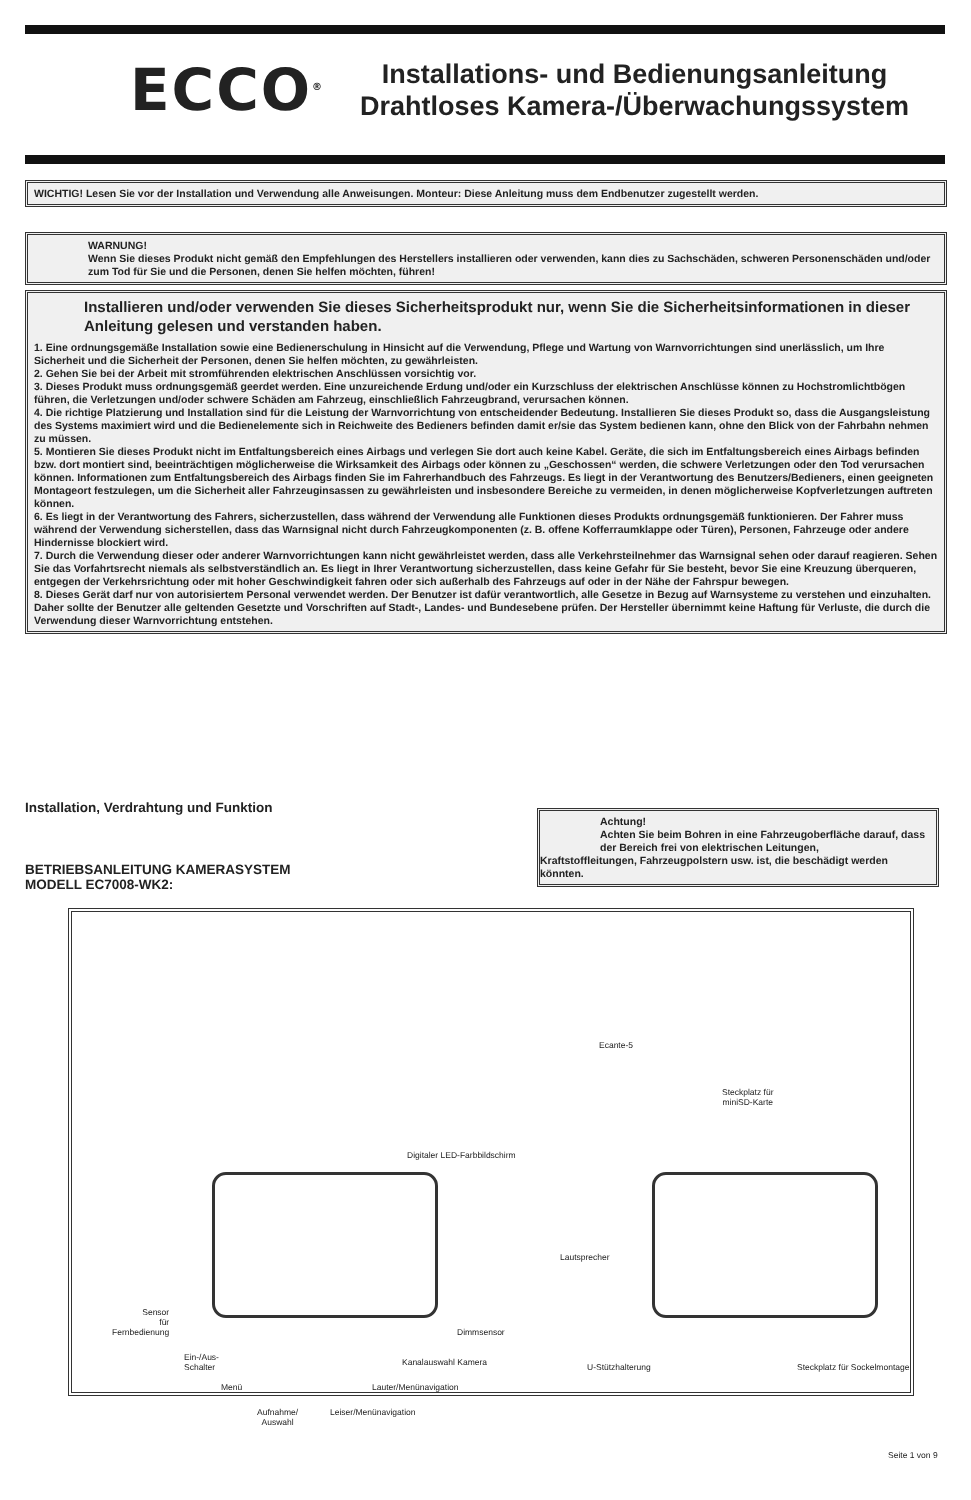ECCO<sup>®</sup>
Installations- und Bedienungsanleitung
Drahtloses Kamera-/Überwachungssystem
WICHTIG! Lesen Sie vor der Installation und Verwendung alle Anweisungen. Monteur: Diese Anleitung muss dem Endbenutzer zugestellt werden.
WARNUNG!
Wenn Sie dieses Produkt nicht gemäß den Empfehlungen des Herstellers installieren oder verwenden, kann dies zu Sachschäden, schweren Personenschäden und/oder zum Tod für Sie und die Personen, denen Sie helfen möchten, führen!
Installieren und/oder verwenden Sie dieses Sicherheitsprodukt nur, wenn Sie die Sicherheitsinformationen in dieser Anleitung gelesen und verstanden haben.
1. Eine ordnungsgemäße Installation sowie eine Bedienerschulung in Hinsicht auf die Verwendung, Pflege und Wartung von Warnvorrichtungen sind unerlässlich, um Ihre Sicherheit und die Sicherheit der Personen, denen Sie helfen möchten, zu gewährleisten.
2. Gehen Sie bei der Arbeit mit stromführenden elektrischen Anschlüssen vorsichtig vor.
3. Dieses Produkt muss ordnungsgemäß geerdet werden. Eine unzureichende Erdung und/oder ein Kurzschluss der elektrischen Anschlüsse können zu Hochstromlichtbögen führen, die Verletzungen und/oder schwere Schäden am Fahrzeug, einschließlich Fahrzeugbrand, verursachen können.
4. Die richtige Platzierung und Installation sind für die Leistung der Warnvorrichtung von entscheidender Bedeutung. Installieren Sie dieses Produkt so, dass die Ausgangsleistung des Systems maximiert wird und die Bedienelemente sich in Reichweite des Bedieners befinden damit er/sie das System bedienen kann, ohne den Blick von der Fahrbahn nehmen zu müssen.
5. Montieren Sie dieses Produkt nicht im Entfaltungsbereich eines Airbags und verlegen Sie dort auch keine Kabel. Geräte, die sich im Entfaltungsbereich eines Airbags befinden bzw. dort montiert sind, beeinträchtigen möglicherweise die Wirksamkeit des Airbags oder können zu „Geschossen“ werden, die schwere Verletzungen oder den Tod verursachen können. Informationen zum Entfaltungsbereich des Airbags finden Sie im Fahrerhandbuch des Fahrzeugs. Es liegt in der Verantwortung des Benutzers/Bedieners, einen geeigneten Montageort festzulegen, um die Sicherheit aller Fahrzeuginsassen zu gewährleisten und insbesondere Bereiche zu vermeiden, in denen möglicherweise Kopfverletzungen auftreten können.
6. Es liegt in der Verantwortung des Fahrers, sicherzustellen, dass während der Verwendung alle Funktionen dieses Produkts ordnungsgemäß funktionieren. Der Fahrer muss während der Verwendung sicherstellen, dass das Warnsignal nicht durch Fahrzeugkomponenten (z. B. offene Kofferraumklappe oder Türen), Personen, Fahrzeuge oder andere Hindernisse blockiert wird.
7. Durch die Verwendung dieser oder anderer Warnvorrichtungen kann nicht gewährleistet werden, dass alle Verkehrsteilnehmer das Warnsignal sehen oder darauf reagieren. Sehen Sie das Vorfahrtsrecht niemals als selbstverständlich an. Es liegt in Ihrer Verantwortung sicherzustellen, dass keine Gefahr für Sie besteht, bevor Sie eine Kreuzung überqueren, entgegen der Verkehrsrichtung oder mit hoher Geschwindigkeit fahren oder sich außerhalb des Fahrzeugs auf oder in der Nähe der Fahrspur bewegen.
8. Dieses Gerät darf nur von autorisiertem Personal verwendet werden. Der Benutzer ist dafür verantwortlich, alle Gesetze in Bezug auf Warnsysteme zu verstehen und einzuhalten. Daher sollte der Benutzer alle geltenden Gesetzte und Vorschriften auf Stadt-, Landes- und Bundesebene prüfen. Der Hersteller übernimmt keine Haftung für Verluste, die durch die Verwendung dieser Warnvorrichtung entstehen.
Installation, Verdrahtung und Funktion
BETRIEBSANLEITUNG KAMERASYSTEM
MODELL EC7008-WK2:
Achtung!
Achten Sie beim Bohren in eine Fahrzeugoberfläche darauf, dass der Bereich frei von elektrischen Leitungen,
Kraftstoffleitungen, Fahrzeugpolstern usw. ist, die beschädigt werden könnten.
Digitaler LED-Farbbildschirm
Ecante-5
Steckplatz für
miniSD-Karte
Lautsprecher
Sensor
für
Fernbedienung
Dimmsensor
Ein-/Aus-
Schalter
Kanalauswahl Kamera
Menü Lauter/Menünavigation
Aufnahme/
Auswahl
Leiser/Menünavigation
U-Stützhalterung Steckplatz für Sockelmontage
Seite 1 von 9